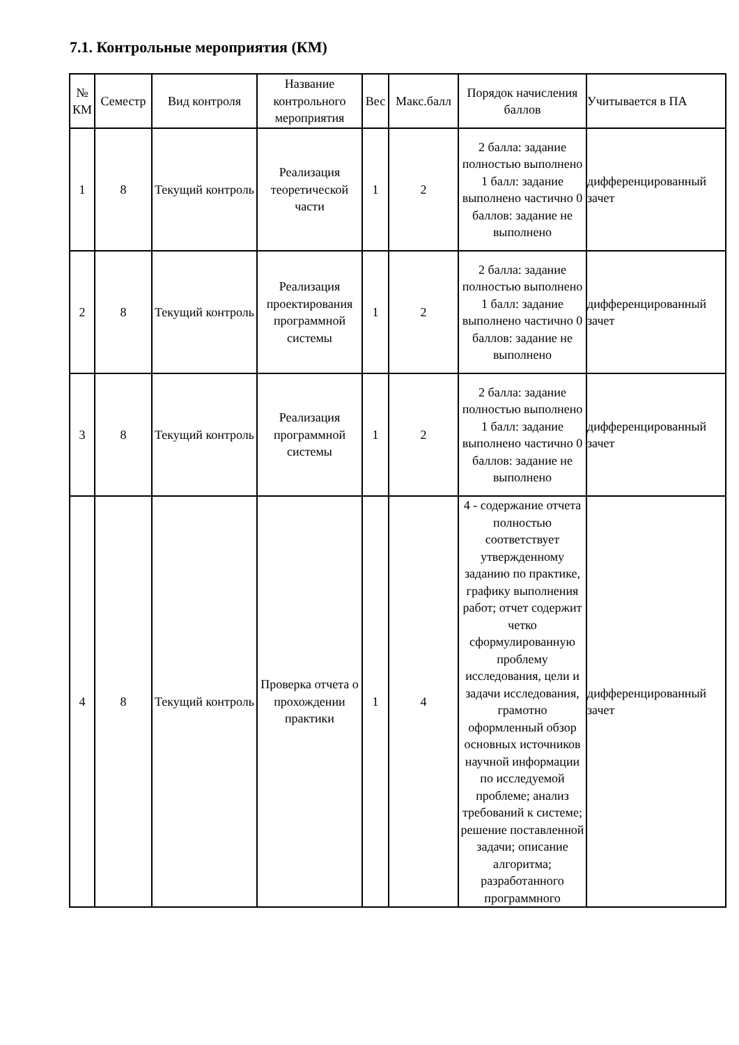7.1. Контрольные мероприятия (КМ)
| № КМ | Семестр | Вид контроля | Название контрольного мероприятия | Вес | Макс.балл | Порядок начисления баллов | Учитывается в ПА |
| --- | --- | --- | --- | --- | --- | --- | --- |
| 1 | 8 | Текущий контроль | Реализация теоретической части | 1 | 2 | 2 балла: задание полностью выполнено 1 балл: задание выполнено частично 0 баллов: задание не выполнено | дифференцированный зачет |
| 2 | 8 | Текущий контроль | Реализация проектирования программной системы | 1 | 2 | 2 балла: задание полностью выполнено 1 балл: задание выполнено частично 0 баллов: задание не выполнено | дифференцированный зачет |
| 3 | 8 | Текущий контроль | Реализация программной системы | 1 | 2 | 2 балла: задание полностью выполнено 1 балл: задание выполнено частично 0 баллов: задание не выполнено | дифференцированный зачет |
| 4 | 8 | Текущий контроль | Проверка отчета о прохождении практики | 1 | 4 | 4 - содержание отчета полностью соответствует утвержденному заданию по практике, графику выполнения работ; отчет содержит четко сформулированную проблему исследования, цели и задачи исследования, грамотно оформленный обзор основных источников научной информации по исследуемой проблеме; анализ требований к системе; решение поставленной задачи; описание алгоритма; разработанного программного | дифференцированный зачет |